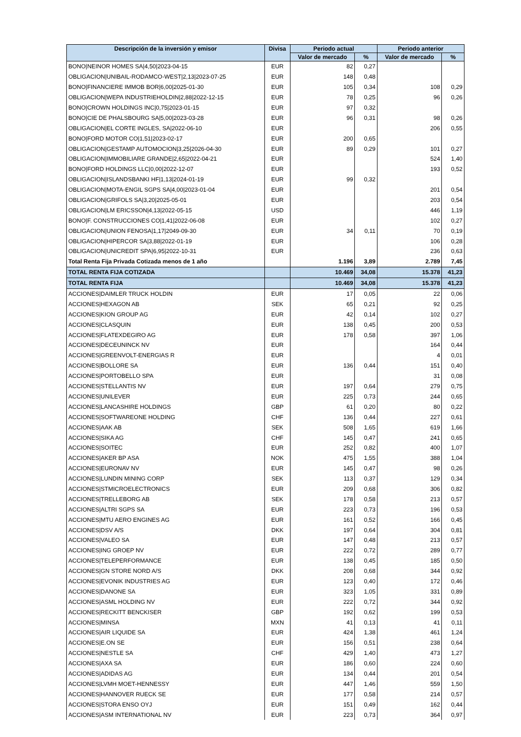| Descripción de la inversión y emisor | Divisa | Periodo actual | | Periodo anterior | |
| --- | --- | --- | --- | --- | --- |
| | | Valor de mercado | % | Valor de mercado | % |
| BONO/NEINOR HOMES SA/4,50/2023-04-15 | EUR | 82 | 0,27 | | |
| OBLIGACION/UNIBAIL-RODAMCO-WEST/2,13/2023-07-25 | EUR | 148 | 0,48 | | |
| BONO/FINANCIERE IMMOB BOR/6,00/2025-01-30 | EUR | 105 | 0,34 | 108 | 0,29 |
| OBLIGACION/WEPA INDUSTRIEHOLDIN/2,88/2022-12-15 | EUR | 78 | 0,25 | 96 | 0,26 |
| BONO/CROWN HOLDINGS INC/0,75/2023-01-15 | EUR | 97 | 0,32 | | |
| BONO/CIE DE PHALSBOURG SA/5,00/2023-03-28 | EUR | 96 | 0,31 | 98 | 0,26 |
| OBLIGACION/EL CORTE INGLES, SA/2022-06-10 | EUR | | | 206 | 0,55 |
| BONO/FORD MOTOR CO/1,51/2023-02-17 | EUR | 200 | 0,65 | | |
| OBLIGACION/GESTAMP AUTOMOCION/3,25/2026-04-30 | EUR | 89 | 0,29 | 101 | 0,27 |
| OBLIGACION/IMMOBILIARE GRANDE/2,65/2022-04-21 | EUR | | | 524 | 1,40 |
| BONO/FORD HOLDINGS LLC/0,00/2022-12-07 | EUR | | | 193 | 0,52 |
| OBLIGACION/ISLANDSBANKI HF/1,13/2024-01-19 | EUR | 99 | 0,32 | | |
| OBLIGACION/MOTA-ENGIL SGPS SA/4,00/2023-01-04 | EUR | | | 201 | 0,54 |
| OBLIGACION/GRIFOLS SA/3,20/2025-05-01 | EUR | | | 203 | 0,54 |
| OBLIGACION/LM ERICSSON/4,13/2022-05-15 | USD | | | 446 | 1,19 |
| BONO/F. CONSTRUCCIONES CO/1,41/2022-06-08 | EUR | | | 102 | 0,27 |
| OBLIGACION/UNION FENOSA/1,17/2049-09-30 | EUR | 34 | 0,11 | 70 | 0,19 |
| OBLIGACION/HIPERCOR SA/3,88/2022-01-19 | EUR | | | 106 | 0,28 |
| OBLIGACION/UNICREDIT SPA/6,95/2022-10-31 | EUR | | | 236 | 0,63 |
| Total Renta Fija Privada Cotizada menos de 1 año | | 1.196 | 3,89 | 2.789 | 7,45 |
| TOTAL RENTA FIJA COTIZADA | | 10.469 | 34,08 | 15.378 | 41,23 |
| TOTAL RENTA FIJA | | 10.469 | 34,08 | 15.378 | 41,23 |
| ACCIONES/DAIMLER TRUCK HOLDIN | EUR | 17 | 0,05 | 22 | 0,06 |
| ACCIONES/HEXAGON AB | SEK | 65 | 0,21 | 92 | 0,25 |
| ACCIONES/KION GROUP AG | EUR | 42 | 0,14 | 102 | 0,27 |
| ACCIONES/CLASQUIN | EUR | 138 | 0,45 | 200 | 0,53 |
| ACCIONES/FLATEXDEGIRO AG | EUR | 178 | 0,58 | 397 | 1,06 |
| ACCIONES/DECEUNINCK NV | EUR | | | 164 | 0,44 |
| ACCIONES/GREENVOLT-ENERGIAS R | EUR | | | 4 | 0,01 |
| ACCIONES/BOLLORE SA | EUR | 136 | 0,44 | 151 | 0,40 |
| ACCIONES/PORTOBELLO SPA | EUR | | | 31 | 0,08 |
| ACCIONES/STELLANTIS NV | EUR | 197 | 0,64 | 279 | 0,75 |
| ACCIONES/UNILEVER | EUR | 225 | 0,73 | 244 | 0,65 |
| ACCIONES/LANCASHIRE HOLDINGS | GBP | 61 | 0,20 | 80 | 0,22 |
| ACCIONES/SOFTWAREONE HOLDING | CHF | 136 | 0,44 | 227 | 0,61 |
| ACCIONES/AAK AB | SEK | 508 | 1,65 | 619 | 1,66 |
| ACCIONES/SIKA AG | CHF | 145 | 0,47 | 241 | 0,65 |
| ACCIONES/SOITEC | EUR | 252 | 0,82 | 400 | 1,07 |
| ACCIONES/AKER BP ASA | NOK | 475 | 1,55 | 388 | 1,04 |
| ACCIONES/EURONAV NV | EUR | 145 | 0,47 | 98 | 0,26 |
| ACCIONES/LUNDIN MINING CORP | SEK | 113 | 0,37 | 129 | 0,34 |
| ACCIONES/STMICROELECTRONICS | EUR | 209 | 0,68 | 306 | 0,82 |
| ACCIONES/TRELLEBORG AB | SEK | 178 | 0,58 | 213 | 0,57 |
| ACCIONES/ALTRI SGPS SA | EUR | 223 | 0,73 | 196 | 0,53 |
| ACCIONES/MTU AERO ENGINES AG | EUR | 161 | 0,52 | 166 | 0,45 |
| ACCIONES/DSV A/S | DKK | 197 | 0,64 | 304 | 0,81 |
| ACCIONES/VALEO SA | EUR | 147 | 0,48 | 213 | 0,57 |
| ACCIONES/ING GROEP NV | EUR | 222 | 0,72 | 289 | 0,77 |
| ACCIONES/TELEPERFORMANCE | EUR | 138 | 0,45 | 185 | 0,50 |
| ACCIONES/GN STORE NORD A/S | DKK | 208 | 0,68 | 344 | 0,92 |
| ACCIONES/EVONIK INDUSTRIES AG | EUR | 123 | 0,40 | 172 | 0,46 |
| ACCIONES/DANONE SA | EUR | 323 | 1,05 | 331 | 0,89 |
| ACCIONES/ASML HOLDING NV | EUR | 222 | 0,72 | 344 | 0,92 |
| ACCIONES/RECKITT BENCKISER | GBP | 192 | 0,62 | 199 | 0,53 |
| ACCIONES/MINSA | MXN | 41 | 0,13 | 41 | 0,11 |
| ACCIONES/AIR LIQUIDE SA | EUR | 424 | 1,38 | 461 | 1,24 |
| ACCIONES/E.ON SE | EUR | 156 | 0,51 | 238 | 0,64 |
| ACCIONES/NESTLE SA | CHF | 429 | 1,40 | 473 | 1,27 |
| ACCIONES/AXA SA | EUR | 186 | 0,60 | 224 | 0,60 |
| ACCIONES/ADIDAS AG | EUR | 134 | 0,44 | 201 | 0,54 |
| ACCIONES/LVMH MOET-HENNESSY | EUR | 447 | 1,46 | 559 | 1,50 |
| ACCIONES/HANNOVER RUECK SE | EUR | 177 | 0,58 | 214 | 0,57 |
| ACCIONES/STORA ENSO OYJ | EUR | 151 | 0,49 | 162 | 0,44 |
| ACCIONES/ASM INTERNATIONAL NV | EUR | 223 | 0,73 | 364 | 0,97 |